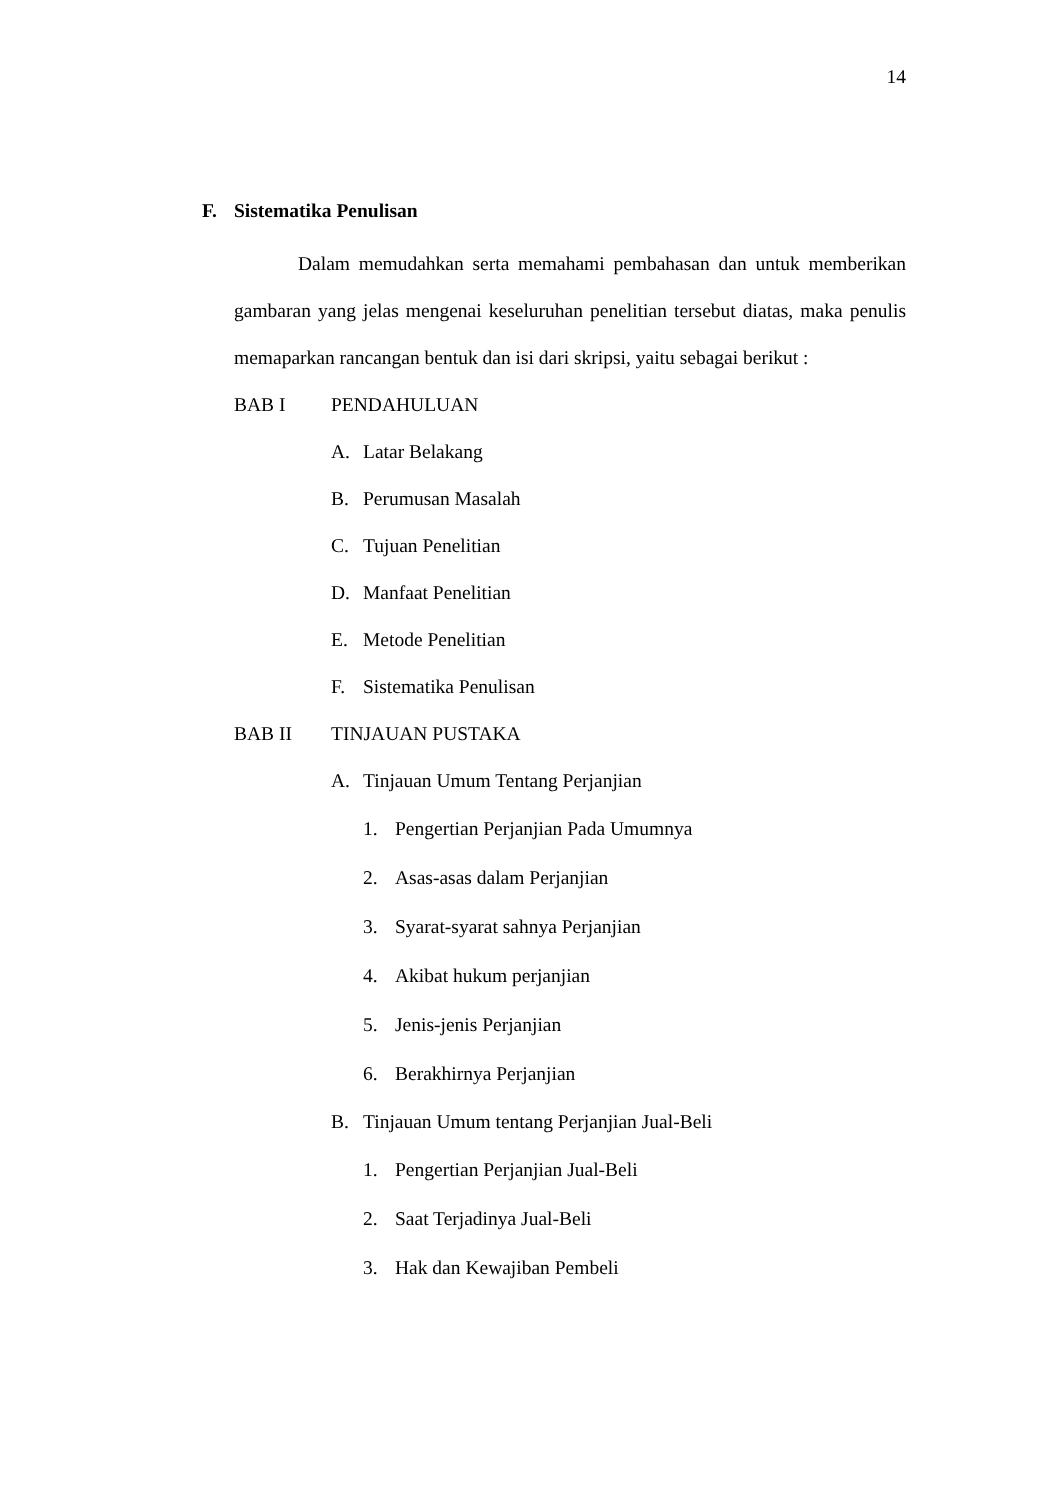14
F. Sistematika Penulisan
Dalam memudahkan serta memahami pembahasan dan untuk memberikan gambaran yang jelas mengenai keseluruhan penelitian tersebut diatas, maka penulis memaparkan rancangan bentuk dan isi dari skripsi, yaitu sebagai berikut :
BAB I PENDAHULUAN
A. Latar Belakang
B. Perumusan Masalah
C. Tujuan Penelitian
D. Manfaat Penelitian
E. Metode Penelitian
F. Sistematika Penulisan
BAB II TINJAUAN PUSTAKA
A. Tinjauan Umum Tentang Perjanjian
1. Pengertian Perjanjian Pada Umumnya
2. Asas-asas dalam Perjanjian
3. Syarat-syarat sahnya Perjanjian
4. Akibat hukum perjanjian
5. Jenis-jenis Perjanjian
6. Berakhirnya Perjanjian
B. Tinjauan Umum tentang Perjanjian Jual-Beli
1. Pengertian Perjanjian Jual-Beli
2. Saat Terjadinya Jual-Beli
3. Hak dan Kewajiban Pembeli